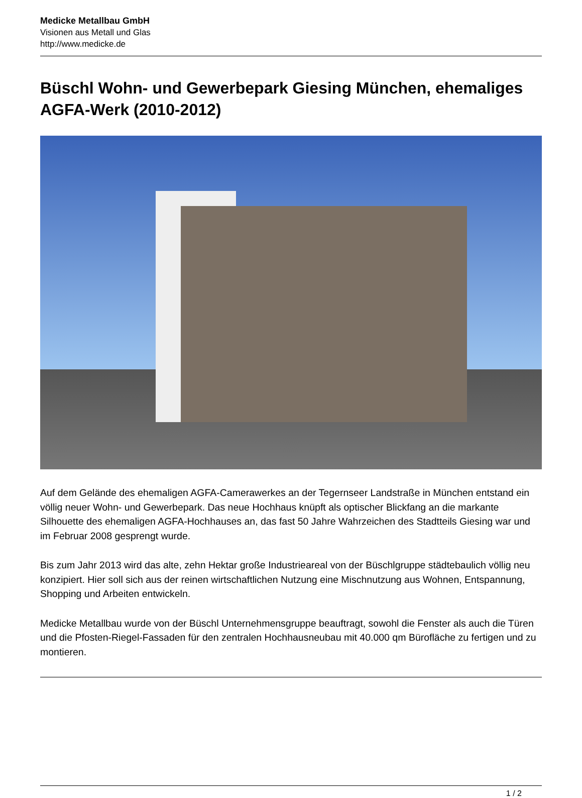Medicke Metallbau GmbH
Visionen aus Metall und Glas
http://www.medicke.de
Büschl Wohn- und Gewerbepark Giesing München, ehemaliges AGFA-Werk (2010-2012)
Auf dem Gelände des ehemaligen AGFA-Camerawerkes an der Tegernseer Landstraße in München entstand ein völlig neuer Wohn- und Gewerbepark. Das neue Hochhaus knüpft als optischer Blickfang an die markante Silhouette des ehemaligen AGFA-Hochhauses an, das fast 50 Jahre Wahrzeichen des Stadtteils Giesing war und im Februar 2008 gesprengt wurde.
Bis zum Jahr 2013 wird das alte, zehn Hektar große Industrieareal von der Büschlgruppe städtebaulich völlig neu konzipiert. Hier soll sich aus der reinen wirtschaftlichen Nutzung eine Mischnutzung aus Wohnen, Entspannung, Shopping und Arbeiten entwickeln.
Medicke Metallbau wurde von der Büschl Unternehmensgruppe beauftragt, sowohl die Fenster als auch die Türen und die Pfosten-Riegel-Fassaden für den zentralen Hochhausneubau mit 40.000 qm Bürofläche zu fertigen und zu montieren.
1 / 2